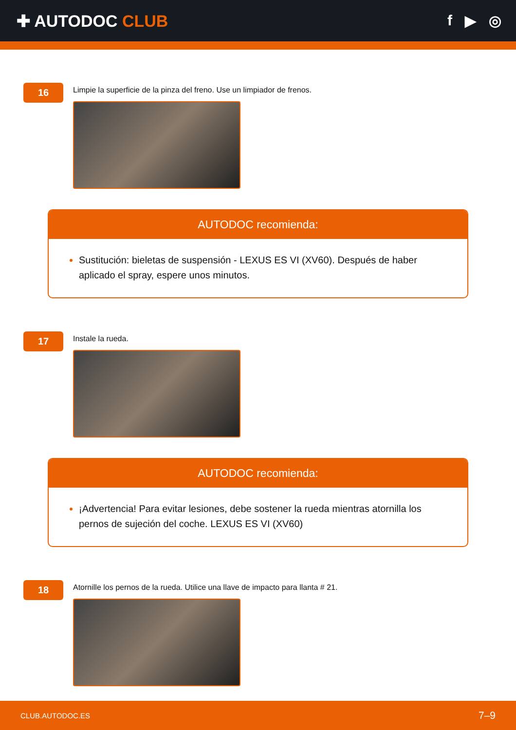✚ AUTODOC CLUB f ▶ ◎
16
Limpie la superficie de la pinza del freno. Use un limpiador de frenos.
AUTODOC recomienda:
Sustitución: bieletas de suspensión - LEXUS ES VI (XV60). Después de haber aplicado el spray, espere unos minutos.
17
Instale la rueda.
AUTODOC recomienda:
¡Advertencia! Para evitar lesiones, debe sostener la rueda mientras atornilla los pernos de sujeción del coche. LEXUS ES VI (XV60)
18
Atornille los pernos de la rueda. Utilice una llave de impacto para llanta # 21.
CLUB.AUTODOC.ES 7–9